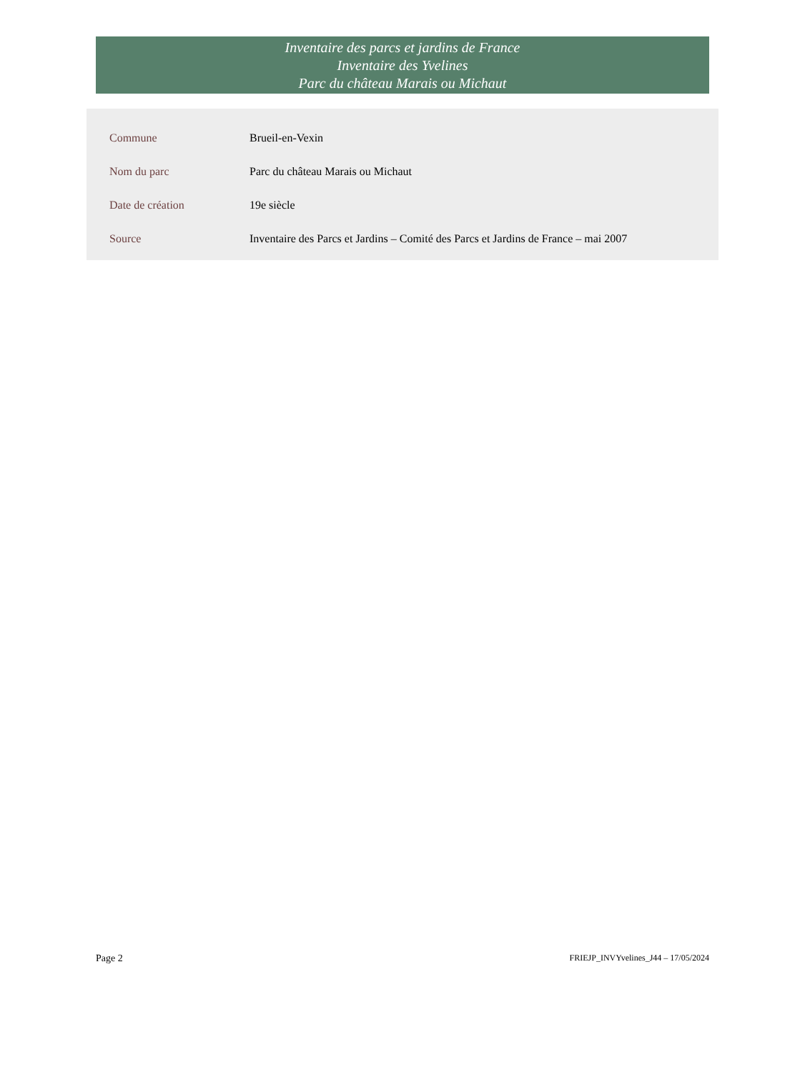Inventaire des parcs et jardins de France
Inventaire des Yvelines
Parc du château Marais ou Michaut
| Commune | Brueil-en-Vexin |
| Nom du parc | Parc du château Marais ou Michaut |
| Date de création | 19e siècle |
| Source | Inventaire des Parcs et Jardins – Comité des Parcs et Jardins de France – mai 2007 |
Page 2 FRIEJP_INVYvelines_J44 – 17/05/2024